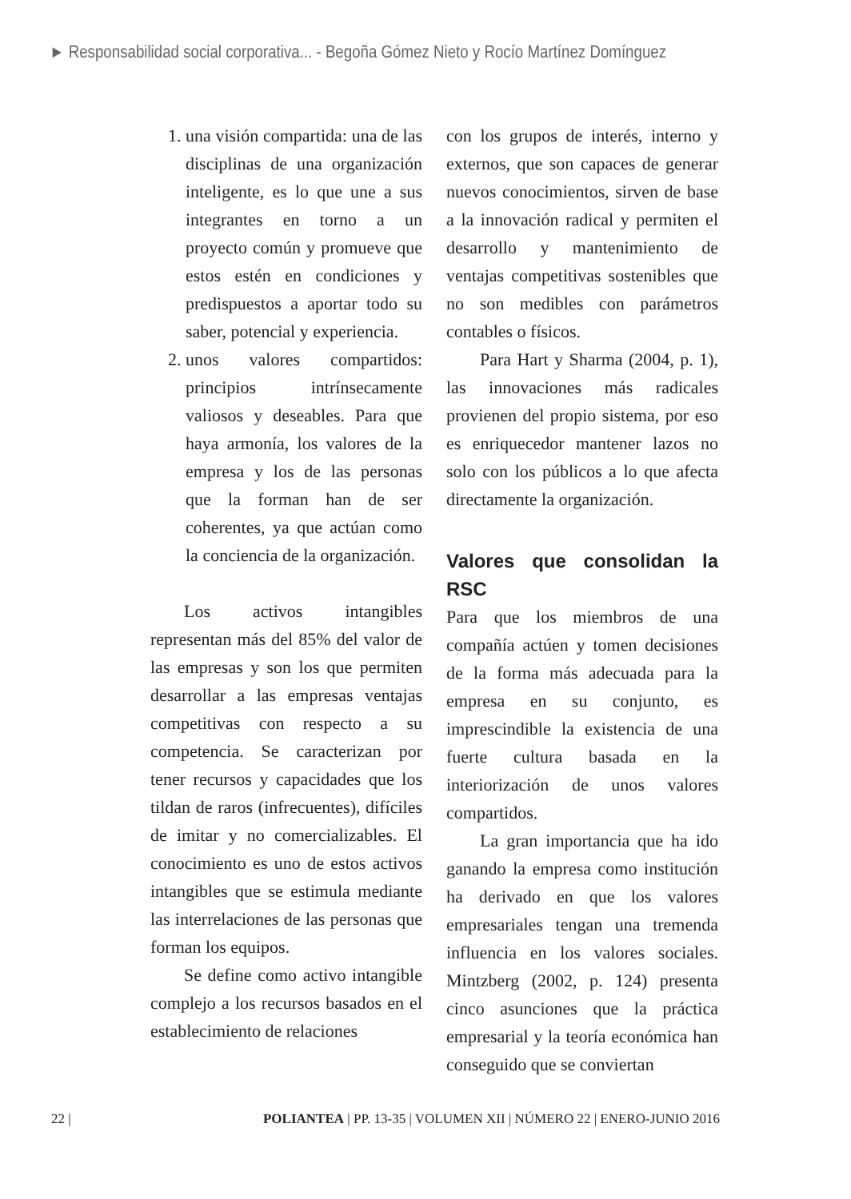► Responsabilidad social corporativa... - Begoña Gómez Nieto y Rocío Martínez Domínguez
1. una visión compartida: una de las disciplinas de una organización inteligente, es lo que une a sus integrantes en torno a un proyecto común y promueve que estos estén en condiciones y predispuestos a aportar todo su saber, potencial y experiencia.
2. unos valores compartidos: principios intrínsecamente valiosos y deseables. Para que haya armonía, los valores de la empresa y los de las personas que la forman han de ser coherentes, ya que actúan como la conciencia de la organización.
Los activos intangibles representan más del 85% del valor de las empresas y son los que permiten desarrollar a las empresas ventajas competitivas con respecto a su competencia. Se caracterizan por tener recursos y capacidades que los tildan de raros (infrecuentes), difíciles de imitar y no comercializables. El conocimiento es uno de estos activos intangibles que se estimula mediante las interrelaciones de las personas que forman los equipos.
Se define como activo intangible complejo a los recursos basados en el establecimiento de relaciones
con los grupos de interés, interno y externos, que son capaces de generar nuevos conocimientos, sirven de base a la innovación radical y permiten el desarrollo y mantenimiento de ventajas competitivas sostenibles que no son medibles con parámetros contables o físicos.
Para Hart y Sharma (2004, p. 1), las innovaciones más radicales provienen del propio sistema, por eso es enriquecedor mantener lazos no solo con los públicos a lo que afecta directamente la organización.
Valores que consolidan la RSC
Para que los miembros de una compañía actúen y tomen decisiones de la forma más adecuada para la empresa en su conjunto, es imprescindible la existencia de una fuerte cultura basada en la interiorización de unos valores compartidos.
La gran importancia que ha ido ganando la empresa como institución ha derivado en que los valores empresariales tengan una tremenda influencia en los valores sociales. Mintzberg (2002, p. 124) presenta cinco asunciones que la práctica empresarial y la teoría económica han conseguido que se conviertan
22 | POLIANTEA | PP. 13-35 | VOLUMEN XII | NÚMERO 22 | ENERO-JUNIO 2016